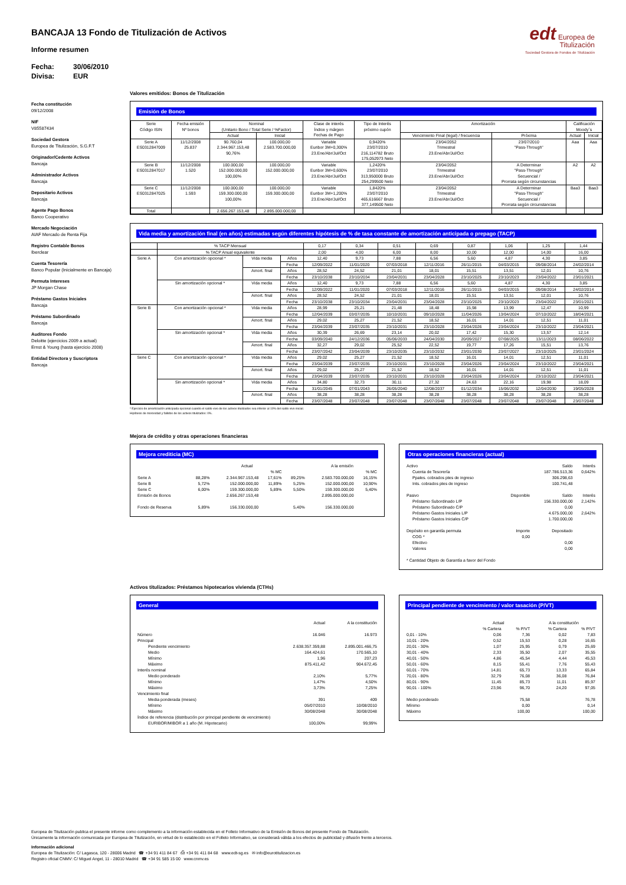BANCAJA 13 Fondo de Titulización de Activos
Informe resumen
Fecha: 30/06/2010
Divisa: EUR
edt Europea de
Titulización
Sociedad Gestora de Fondos de Titulización
Fecha constitución
09/12/2008
NIF
V85587434
Sociedad Gestora
Europea de Titulización, S.G.F.T
Originador/Cedente Activos
Bancaja
Administrador Activos
Bancaja
Depositario Activos
Bancaja
Agente Pago Bonos
Banco Cooperativo
Mercado Negociación
AIAF Mercado de Renta Fija
Registro Contable Bonos
Iberclear
Cuenta Tesorería
Banco Popular (Inicialmente en Bancaja)
Permuta Intereses
JP Morgan Chase
Préstamo Gastos Iniciales
Bancaja
Préstamo Subordinado
Bancaja
Auditores Fondo
Deloitte (ejercicios 2009 a actual)
Ernst & Young (hasta ejercicio 2008)
Entidad Directora y Suscriptora
Bancaja
Valores emitidos: Bonos de Titulización
Emisión de Bonos
| Serie Código ISIN | Fecha emisión Nº bonos | Nominal (Unitario Bono / Total Serie / %Factor) | | Clase de interés Índice y márgen Fechas de Pago | Tipo de Interés próximo cupón | Amortización | | Calificación Moody´s | |
| --- | --- | --- | --- | --- | --- | --- | --- | --- | --- |
| | | Actual | Inicial | | | Vencimiento Final (legal) / frecuencia | Próxima | Actual | Inicial |
| Serie A ES0312847009 | 11/12/2008 25.837 | 90.760,04 2.344.967.153,48 90,76% | 100.000,00 2.583.700.000,00 | Variable Euribor 3M+0,300% 23.Ene/Abr/Jul/Oct | 0,9420% 23/07/2010 216,114782 Bruto 175,052973 Neto | 23/04/2052 Trimestral 23.Ene/Abr/Jul/Oct | 23/07/2010 "Pass-Through" | Aaa | Aaa |
| Serie B ES0312847017 | 11/12/2008 1.520 | 100.000,00 152.000.000,00 100,00% | 100.000,00 152.000.000,00 | Variable Euribor 3M+0,600% 23.Ene/Abr/Jul/Oct | 1,2420% 23/07/2010 313,950000 Bruto 254,299500 Neto | 23/04/2052 Trimestral 23.Ene/Abr/Jul/Oct | A Determinar "Pass-Through" Secuencial / Prorrata según circunstancias | A2 | A2 |
| Serie C ES0312847025 | 11/12/2008 1.593 | 100.000,00 159.300.000,00 100,00% | 100.000,00 159.300.000,00 | Variable Euribor 3M+1,200% 23.Ene/Abr/Jul/Oct | 1,8420% 23/07/2010 465,616667 Bruto 377,149500 Neto | 23/04/2052 Trimestral 23.Ene/Abr/Jul/Oct | A Determinar "Pass-Through" Secuencial / Prorrata según circunstancias | Baa3 | Baa3 |
| Total | | 2.656.267.153,48 | 2.895.000.000,00 | | | | | | |
Vida media y amortización final (en años) estimadas según diferentes hipótesis de % de tasa constante de amortización anticipada o prepago (TACP)
| | % TACP Mensual | | | 0,17 | 0,34 | 0,51 | 0,69 | 0,87 | 1,06 | 1,25 | 1,44 |
| --- | --- | --- | --- | --- | --- | --- | --- | --- | --- | --- | --- |
| | % TACP Anual equivalente | | | 2,00 | 4,00 | 6,00 | 8,00 | 10,00 | 12,00 | 14,00 | 16,00 |
| Serie A | Con amortización opcional * | Vida media | Años | 12,40 | 9,73 | 7,88 | 6,56 | 5,60 | 4,87 | 4,30 | 3,85 |
| | | | Fecha | 12/09/2022 | 11/01/2020 | 07/03/2018 | 12/11/2016 | 26/11/2015 | 04/03/2015 | 09/08/2014 | 24/02/2014 |
| | | Amort. final | Años | 28,52 | 24,52 | 21,01 | 18,01 | 15,51 | 13,51 | 12,01 | 10,76 |
| | | | Fecha | 23/10/2038 | 23/10/2034 | 23/04/2031 | 23/04/2028 | 23/10/2025 | 23/10/2023 | 23/04/2022 | 23/01/2021 |
| | Sin amortización opcional * | Vida media | Años | 12,40 | 9,73 | 7,88 | 6,56 | 5,60 | 4,87 | 4,30 | 3,85 |
| | | | Fecha | 12/09/2022 | 11/01/2020 | 07/03/2018 | 12/11/2016 | 26/11/2015 | 04/03/2015 | 09/08/2014 | 24/02/2014 |
| | | Amort. final | Años | 28,52 | 24,52 | 21,01 | 18,01 | 15,51 | 13,51 | 12,01 | 10,76 |
| | | | Fecha | 23/10/2038 | 23/10/2034 | 23/04/2031 | 23/04/2028 | 23/10/2025 | 23/10/2023 | 23/04/2022 | 23/01/2021 |
| Serie B | Con amortización opcional * | Vida media | Años | 28,99 | 25,21 | 21,48 | 18,48 | 15,98 | 13,99 | 12,47 | 10,99 |
| | | | Fecha | 12/04/2039 | 03/07/2035 | 10/10/2031 | 09/10/2028 | 11/04/2026 | 13/04/2024 | 07/10/2022 | 18/04/2021 |
| | | Amort. final | Años | 29,02 | 25,27 | 21,52 | 18,52 | 16,01 | 14,01 | 12,51 | 11,01 |
| | | | Fecha | 23/04/2039 | 23/07/2035 | 23/10/2031 | 23/10/2028 | 23/04/2026 | 23/04/2024 | 23/10/2022 | 23/04/2021 |
| | Sin amortización opcional * | Vida media | Años | 30,39 | 26,69 | 23,14 | 20,02 | 17,42 | 15,30 | 13,57 | 12,14 |
| | | | Fecha | 03/09/2040 | 24/12/2036 | 05/06/2033 | 24/04/2030 | 20/09/2027 | 07/08/2025 | 13/11/2023 | 08/06/2022 |
| | | Amort. final | Años | 32,27 | 29,02 | 25,52 | 22,52 | 19,77 | 17,26 | 15,51 | 13,76 |
| | | | Fecha | 23/07/2042 | 23/04/2039 | 23/10/2035 | 23/10/2032 | 23/01/2030 | 23/07/2027 | 23/10/2025 | 23/01/2024 |
| Serie C | Con amortización opcional * | Vida media | Años | 29,02 | 25,27 | 21,52 | 18,52 | 16,01 | 14,01 | 12,51 | 11,01 |
| | | | Fecha | 23/04/2039 | 23/07/2035 | 23/10/2031 | 23/10/2028 | 23/04/2026 | 23/04/2024 | 23/10/2022 | 23/04/2021 |
| | | Amort. final | Años | 29,02 | 25,27 | 21,52 | 18,52 | 16,01 | 14,01 | 12,51 | 11,01 |
| | | | Fecha | 23/04/2039 | 23/07/2035 | 23/10/2031 | 23/10/2028 | 23/04/2026 | 23/04/2024 | 23/10/2022 | 23/04/2021 |
| | Sin amortización opcional * | Vida media | Años | 34,80 | 32,73 | 30,11 | 27,32 | 24,63 | 22,16 | 19,98 | 18,09 |
| | | | Fecha | 31/01/2045 | 07/01/2043 | 26/05/2040 | 12/08/2037 | 01/12/2034 | 15/06/2032 | 12/04/2030 | 19/05/2028 |
| | | Amort. final | Años | 38,28 | 38,28 | 38,28 | 38,28 | 38,28 | 38,28 | 38,28 | 38,28 |
| | | | Fecha | 23/07/2048 | 23/07/2048 | 23/07/2048 | 23/07/2048 | 23/07/2048 | 23/07/2048 | 23/07/2048 | 23/07/2048 |
* Ejercicio de amortización anticipada opcional cuando el saldo vivo de los activos titulizados sea inferior al 10% del saldo vivo inicial.
Hipótesis de morosidad y fallidos de los activos titulizados: 0%.
Mejora de crédito y otras operaciones financieras
Mejora crediticia (MC)
| | | Actual | | | A la emisión | |
| | | | % MC | | | % MC |
| Serie A | 88,28% | 2.344.967.153,48 | 17,61% | 89,25% | 2.583.700.000,00 | 16,15% |
| Serie B | 5,72% | 152.000.000,00 | 11,89% | 5,25% | 152.000.000,00 | 10,90% |
| Serie C | 6,00% | 159.300.000,00 | 5,89% | 5,50% | 159.300.000,00 | 5,40% |
| Emisión de Bonos | | 2.656.267.153,48 | | | 2.895.000.000,00 | |
| Fondo de Reserva | 5,89% | 156.330.000,00 | | 5,40% | 156.330.000,00 | |
Otras operaciones financieras (actual)
| Activo | | Saldo | Interés |
| Cuenta de Tesorería | | 187.786.513,36 | 0,642% |
| Ppales. cobrados ptes de ingreso | | 306.298,63 | |
| Ints. cobrados ptes de ingreso | | 100.741,48 | |
| Pasivo | Disponible | Saldo | Interés |
| Préstamo Subordinado L/P | | 156.330.000,00 | 2,142% |
| Préstamo Subordinado C/P | | 0,00 | |
| Préstamo Gastos Iniciales L/P | | 4.675.000,00 | 2,642% |
| Préstamo Gastos Iniciales C/P | | 1.700.000,00 | |
| Depósito en garantía permuta | Importe | Depositado | |
| COG * | 0,00 | | |
| Efectivo | | 0,00 | |
| Valores | | 0,00 | |
| * Cantidad Objeto de Garantía a favor del Fondo | | | |
Activos titulizados: Préstamos hipotecarios vivienda (CTHs)
General
| | Actual | A la constitución |
| Número | 16.046 | 16.973 |
| Principal | | |
| Pendiente vencimiento | 2.638.357.359,88 | 2.895.001.466,75 |
| Medio | 164.424,61 | 170.565,10 |
| Mínimo | 1,96 | 207,23 |
| Máximo | 875.411,42 | 904.672,45 |
| Interés nominal | | |
| Medio ponderado | 2,10% | 5,77% |
| Mínimo | 1,47% | 4,50% |
| Máximo | 3,73% | 7,25% |
| Vencimiento final | | |
| Media ponderada (meses) | 391 | 409 |
| Mínimo | 05/07/2010 | 10/08/2010 |
| Máximo | 30/08/2048 | 30/08/2048 |
| Índice de referencia (distribución por principal pendiente de vencimiento) | | |
| EURIBOR/MIBOR a 1 año (M. Hipotecario) | 100,00% | 99,99% |
Principal pendiente de vencimiento / valor tasación (P/VT)
| | Actual | | A la constitución | |
| | % Cartera | % P/VT | % Cartera | % P/VT |
| 0,01 - 10% | 0,06 | 7,36 | 0,02 | 7,83 |
| 10,01 - 20% | 0,52 | 15,53 | 0,28 | 16,65 |
| 20,01 - 30% | 1,07 | 25,95 | 0,79 | 25,69 |
| 30,01 - 40% | 2,33 | 35,50 | 2,07 | 35,55 |
| 40,01 - 50% | 4,86 | 45,54 | 4,44 | 45,53 |
| 50,01 - 60% | 8,15 | 55,41 | 7,76 | 55,43 |
| 60,01 - 70% | 14,81 | 65,73 | 13,33 | 65,84 |
| 70,01 - 80% | 32,79 | 76,08 | 36,08 | 76,84 |
| 80,01 - 90% | 11,45 | 85,73 | 11,01 | 85,97 |
| 90,01 - 100% | 23,96 | 96,70 | 24,20 | 97,05 |
| Medio ponderado | | 75,58 | | 76,78 |
| Mínimo | | 0,00 | | 0,14 |
| Máximo | | 100,00 | | 100,00 |
Europea de Titulización publica el presente informe como complemento a la información establecida en el Folleto Informativo de la Emisión de Bonos del presente Fondo de Titulización.
Únicamente la información comunicada por Europea de Titulización, en virtud de lo establecido en el Folleto Informativo, se considerará válida a los efectos de publicidad y difusión frente a terceros.
Información adicional
Europea de Titulización: C/ Lagasca, 120 - 28006 Madrid ☎ +34 91 411 84 67 ⎙ +34 91 411 84 68 www.edt-sg.es ✉ info@eurotitulizacion.es
Registro oficial CNMV: C/ Miguel Angel, 11 - 28010 Madrid ☎ +34 91 585 15 00 www.cnmv.es